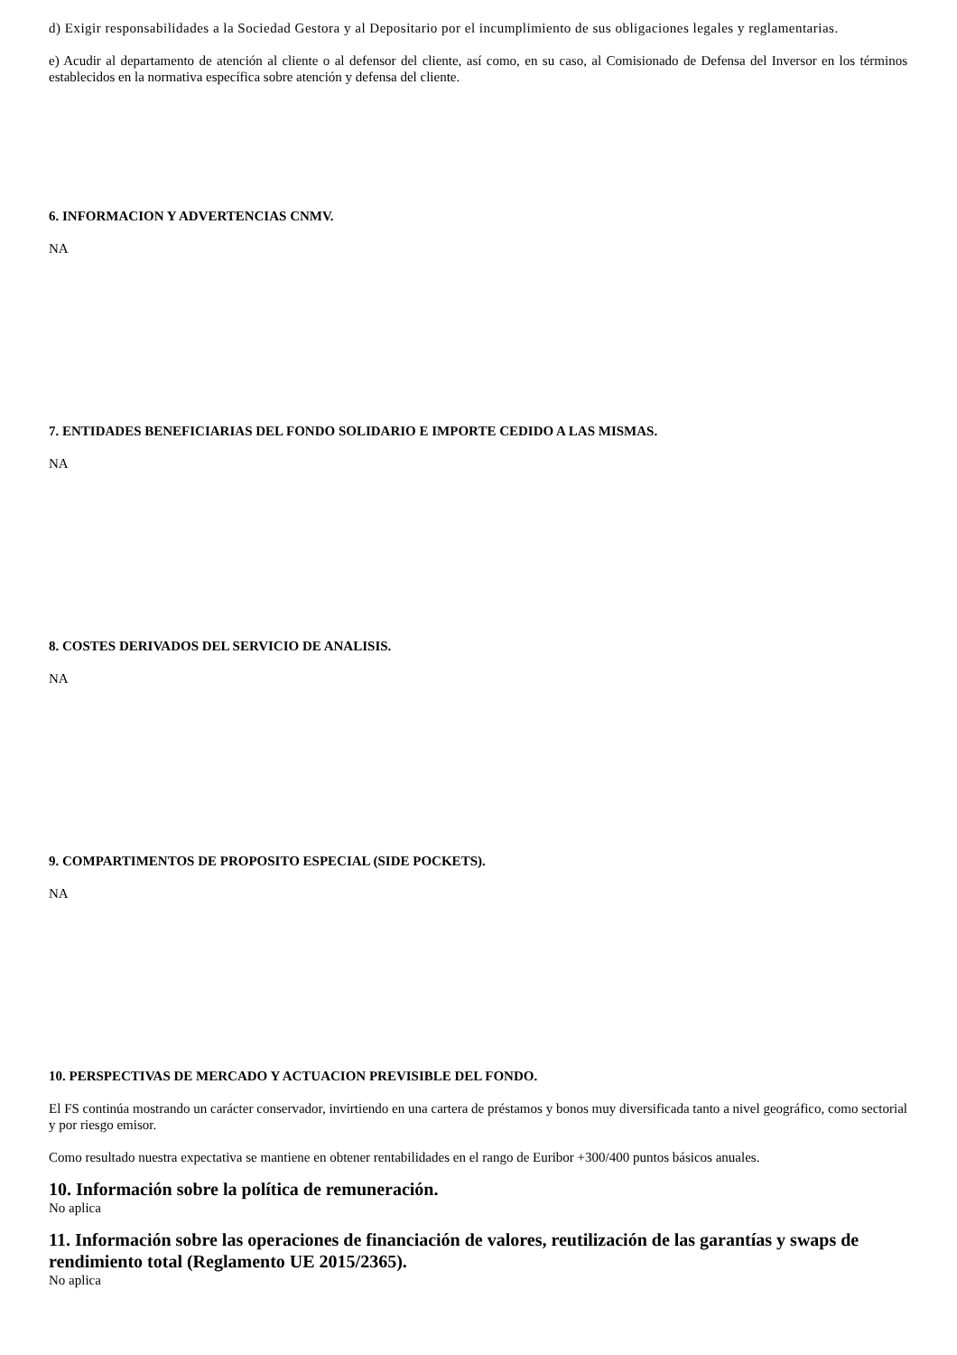d) Exigir responsabilidades a la Sociedad Gestora y al Depositario por el incumplimiento de sus obligaciones legales y reglamentarias.
e) Acudir al departamento de atención al cliente o al defensor del cliente, así como, en su caso, al Comisionado de Defensa del Inversor en los términos establecidos en la normativa específica sobre atención y defensa del cliente.
6. INFORMACION Y ADVERTENCIAS CNMV.
NA
7. ENTIDADES BENEFICIARIAS DEL FONDO SOLIDARIO E IMPORTE CEDIDO A LAS MISMAS.
NA
8. COSTES DERIVADOS DEL SERVICIO DE ANALISIS.
NA
9. COMPARTIMENTOS DE PROPOSITO ESPECIAL (SIDE POCKETS).
NA
10. PERSPECTIVAS DE MERCADO Y ACTUACION PREVISIBLE DEL FONDO.
El FS continúa mostrando un carácter conservador, invirtiendo en una cartera de préstamos y bonos muy diversificada tanto a nivel geográfico, como sectorial y por riesgo emisor.
Como resultado nuestra expectativa se mantiene en obtener rentabilidades en el rango de Euribor +300/400 puntos básicos anuales.
10. Información sobre la política de remuneración.
No aplica
11. Información sobre las operaciones de financiación de valores, reutilización de las garantías y swaps de rendimiento total (Reglamento UE 2015/2365).
No aplica